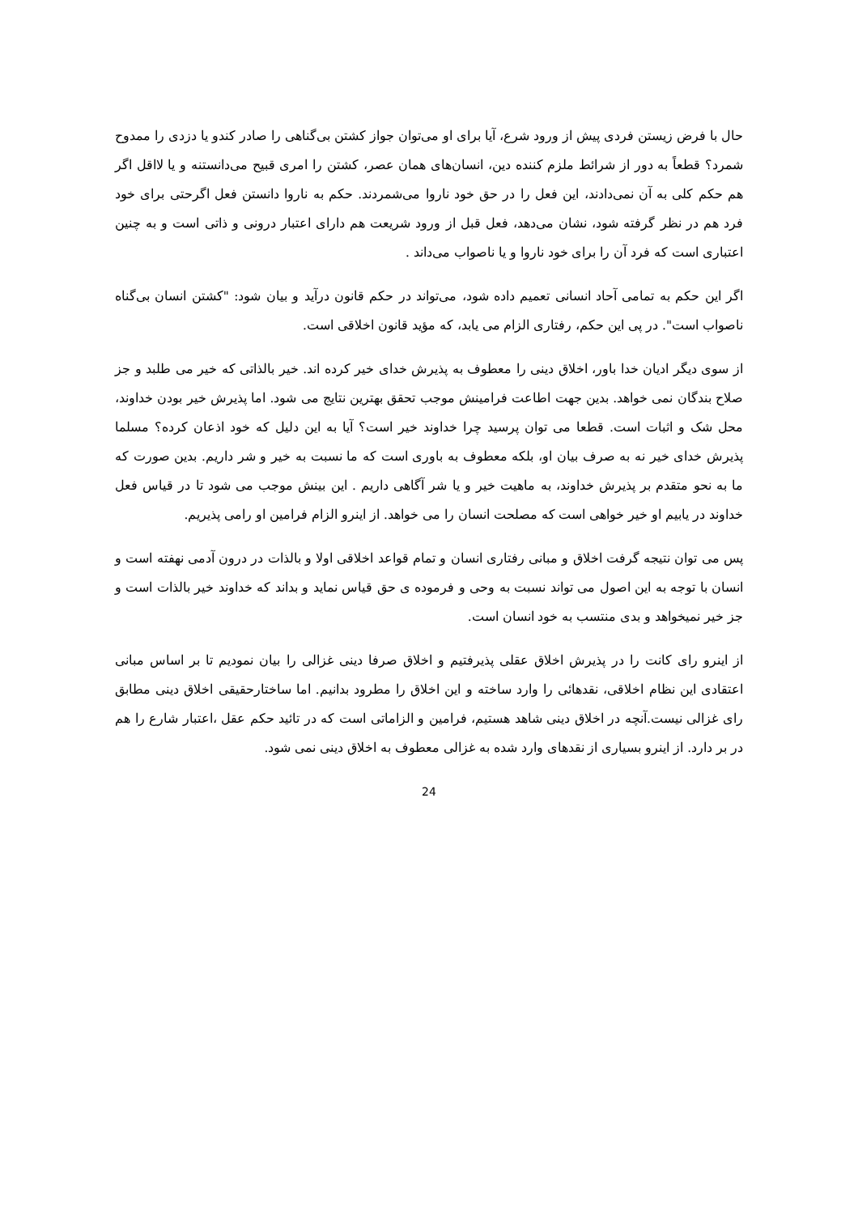حال با فرض زیستن فردی پیش از ورود شرع، آیا برای او می‌توان جواز کشتن بی‌گناهی را صادر کندو یا دزدی را ممدوح شمرد؟ قطعاً به دور از شرائط ملزم کننده دین، انسان‌های همان عصر، کشتن را امری قبیح می‌دانستنه و یا لااقل اگر هم حکم کلی به آن نمی‌دادند، این فعل را در حق خود ناروا می‌شمردند. حکم به ناروا دانستن فعل اگرحتی برای خود فرد هم در نظر گرفته شود، نشان می‌دهد، فعل قبل از ورود شریعت هم دارای اعتبار درونی و ذاتی است و به چنین اعتباری است که فرد آن را برای خود ناروا و یا ناصواب می‌داند .
اگر این حکم به تمامی آحاد انسانی تعمیم داده شود، می‌تواند در حکم قانون درآید و بیان شود: "کشتن انسان بی‌گناه ناصواب است". در پی این حکم، رفتاری الزام می یابد، که مؤید قانون اخلاقی است.
از سوی دیگر ادیان خدا باور، اخلاق دینی را معطوف به پذیرش خدای خیر کرده اند. خیر بالذاتی که خیر می طلبد و جز صلاح بندگان نمی خواهد. بدین جهت اطاعت فرامینش موجب تحقق بهترین نتایج می شود. اما پذیرش خیر بودن خداوند، محل شک و اثبات است. قطعا می توان پرسید چرا خداوند خیر است؟ آیا به این دلیل که خود اذعان کرده؟ مسلما پذیرش خدای خیر نه به صرف بیان او، بلکه معطوف به باوری است که ما نسبت به خیر و شر داریم. بدین صورت که ما به نحو متقدم بر پذیرش خداوند، به ماهیت خیر و یا شر آگاهی داریم . این بینش موجب می شود تا در قیاس فعل خداوند در یابیم او خیر خواهی است که مصلحت انسان را می خواهد. از اینرو الزام فرامین او رامی پذیریم.
پس می توان نتیجه گرفت اخلاق و مبانی رفتاری انسان و تمام قواعد اخلاقی اولا و بالذات در درون آدمی نهفته است و انسان با توجه به این اصول می تواند نسبت به وحی و فرموده ی حق قیاس نماید و بداند که خداوند خیر بالذات است و جز خیر نمیخواهد و بدی منتسب به خود انسان است.
از اینرو رای کانت را در پذیرش اخلاق عقلی پذیرفتیم و اخلاق صرفا دینی غزالی را بیان نمودیم تا بر اساس مبانی اعتقادی این نظام اخلاقی، نقدهائی را وارد ساخته و این اخلاق را مطرود بدانیم. اما ساختارحقیقی اخلاق دینی مطابق رای غزالی نیست.آنچه در اخلاق دینی شاهد هستیم، فرامین و الزاماتی است که در تائید حکم عقل ،اعتبار شارع را هم در بر دارد. از اینرو بسیاری از نقدهای وارد شده به غزالی معطوف به اخلاق دینی نمی شود.
24